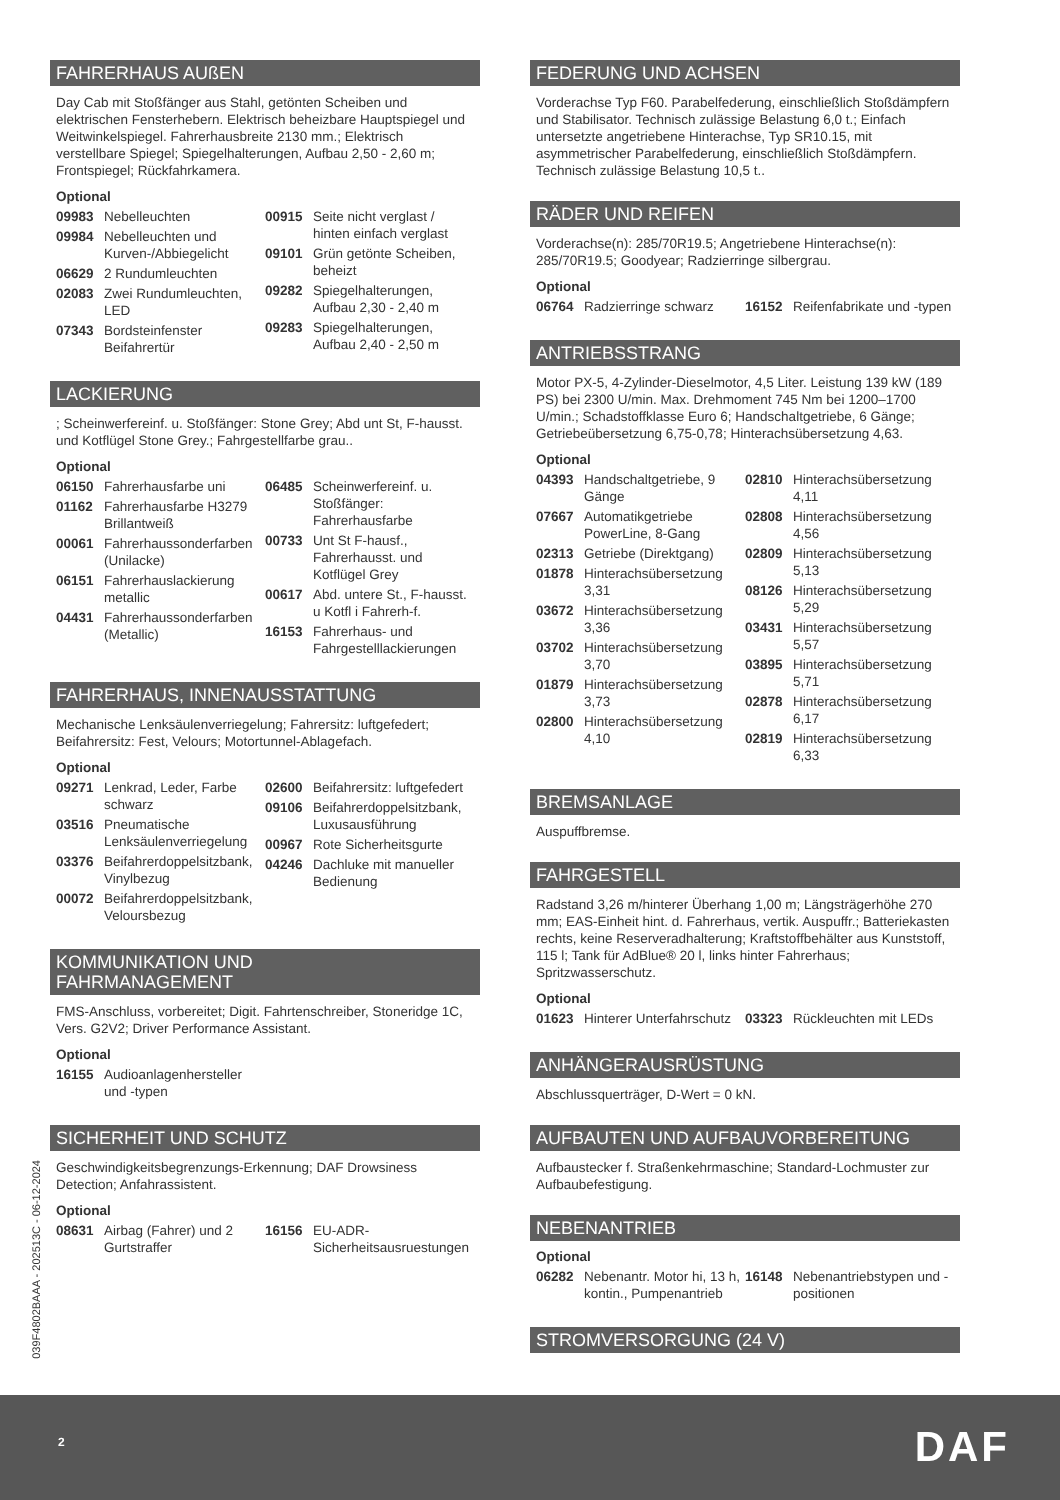FAHRERHAUS AUßEN
Day Cab mit Stoßfänger aus Stahl, getönten Scheiben und elektrischen Fensterhebern. Elektrisch beheizbare Hauptspiegel und Weitwinkelspiegel. Fahrerhausbreite 2130 mm.; Elektrisch verstellbare Spiegel; Spiegelhalterungen, Aufbau 2,50 - 2,60 m; Frontspiegel; Rückfahrkamera.
Optional
09983 Nebelleuchten
09984 Nebelleuchten und Kurven-/Abbiegelicht
06629 2 Rundumleuchten
02083 Zwei Rundumleuchten, LED
07343 Bordsteinfenster Beifahrertür
00915 Seite nicht verglast / hinten einfach verglast
09101 Grün getönte Scheiben, beheizt
09282 Spiegelhalterungen, Aufbau 2,30 - 2,40 m
09283 Spiegelhalterungen, Aufbau 2,40 - 2,50 m
LACKIERUNG
; Scheinwerfereinf. u. Stoßfänger: Stone Grey; Abd unt St, F-hausst. und Kotflügel Stone Grey.; Fahrgestellfarbe grau..
Optional
06150 Fahrerhausfarbe uni
01162 Fahrerhausfarbe H3279 Brillantweiß
00061 Fahrerhaussonderfarben (Unilacke)
06151 Fahrerhauslackierung metallic
04431 Fahrerhaussonderfarben (Metallic)
06485 Scheinwerfereinf. u. Stoßfänger: Fahrerhausfarbe
00733 Unt St F-hausf., Fahrerhausst. und Kotflügel Grey
00617 Abd. untere St., F-hausst. u Kotfl i Fahrerh-f.
16153 Fahrerhaus- und Fahrgestelllackierungen
FAHRERHAUS, INNENAUSSTATTUNG
Mechanische Lenksäulenverriegelung; Fahrersitz: luftgefedert; Beifahrersitz: Fest, Velours; Motortunnel-Ablagefach.
Optional
09271 Lenkrad, Leder, Farbe schwarz
03516 Pneumatische Lenksäulenverriegelung
03376 Beifahrerdoppelsitzbank, Vinylbezug
00072 Beifahrerdoppelsitzbank, Veloursbezug
02600 Beifahrersitz: luftgefedert
09106 Beifahrerdoppelsitzbank, Luxusausführung
00967 Rote Sicherheitsgurte
04246 Dachluke mit manueller Bedienung
KOMMUNIKATION UND
FAHRMANAGEMENT
FMS-Anschluss, vorbereitet; Digit. Fahrtenschreiber, Stoneridge 1C, Vers. G2V2; Driver Performance Assistant.
Optional
16155 Audioanlagenhersteller und -typen
SICHERHEIT UND SCHUTZ
Geschwindigkeitsbegrenzungs-Erkennung; DAF Drowsiness Detection; Anfahrassistent.
Optional
08631 Airbag (Fahrer) und 2 Gurtstraffer
16156 EU-ADR-Sicherheitsausruestungen
FEDERUNG UND ACHSEN
Vorderachse Typ F60. Parabelfederung, einschließlich Stoßdämpfern und Stabilisator. Technisch zulässige Belastung 6,0 t.; Einfach untersetzte angetriebene Hinterachse, Typ SR10.15, mit asymmetrischer Parabelfederung, einschließlich Stoßdämpfern. Technisch zulässige Belastung 10,5 t..
RÄDER UND REIFEN
Vorderachse(n): 285/70R19.5; Angetriebene Hinterachse(n): 285/70R19.5; Goodyear; Radzierringe silbergrau.
Optional
06764 Radzierringe schwarz 16152 Reifenfabrikate und -typen
ANTRIEBSSTRANG
Motor PX-5, 4-Zylinder-Dieselmotor, 4,5 Liter. Leistung 139 kW (189 PS) bei 2300 U/min. Max. Drehmoment 745 Nm bei 1200–1700 U/min.; Schadstoffklasse Euro 6; Handschaltgetriebe, 6 Gänge; Getriebeübersetzung 6,75-0,78; Hinterachsübersetzung 4,63.
Optional
04393 Handschaltgetriebe, 9 Gänge
07667 Automatikgetriebe PowerLine, 8-Gang
02313 Getriebe (Direktgang)
01878 Hinterachsübersetzung 3,31
03672 Hinterachsübersetzung 3,36
03702 Hinterachsübersetzung 3,70
01879 Hinterachsübersetzung 3,73
02800 Hinterachsübersetzung 4,10
02810 Hinterachsübersetzung 4,11
02808 Hinterachsübersetzung 4,56
02809 Hinterachsübersetzung 5,13
08126 Hinterachsübersetzung 5,29
03431 Hinterachsübersetzung 5,57
03895 Hinterachsübersetzung 5,71
02878 Hinterachsübersetzung 6,17
02819 Hinterachsübersetzung 6,33
BREMSANLAGE
Auspuffbremse.
FAHRGESTELL
Radstand 3,26 m/hinterer Überhang 1,00 m; Längsträgerhöhe 270 mm; EAS-Einheit hint. d. Fahrerhaus, vertik. Auspuffr.; Batteriekasten rechts, keine Reserveradhalterung; Kraftstoffbehälter aus Kunststoff, 115 l; Tank für AdBlue® 20 l, links hinter Fahrerhaus; Spritzwasserschutz.
Optional
01623 Hinterer Unterfahrschutz 03323 Rückleuchten mit LEDs
ANHÄNGERAUSRÜSTUNG
Abschlussquerträger, D-Wert = 0 kN.
AUFBAUTEN UND AUFBAUVORBEREITUNG
Aufbaustecker f. Straßenkehrmaschine; Standard-Lochmuster zur Aufbaubefestigung.
NEBENANTRIEB
Optional
06282 Nebenantr. Motor hi, 13 h, kontin., Pumpenantrieb
16148 Nebenantriebstypen und -positionen
STROMVERSORGUNG (24 V)
039F4802BAAA - 202513C - 06-12-2024
2 DAF